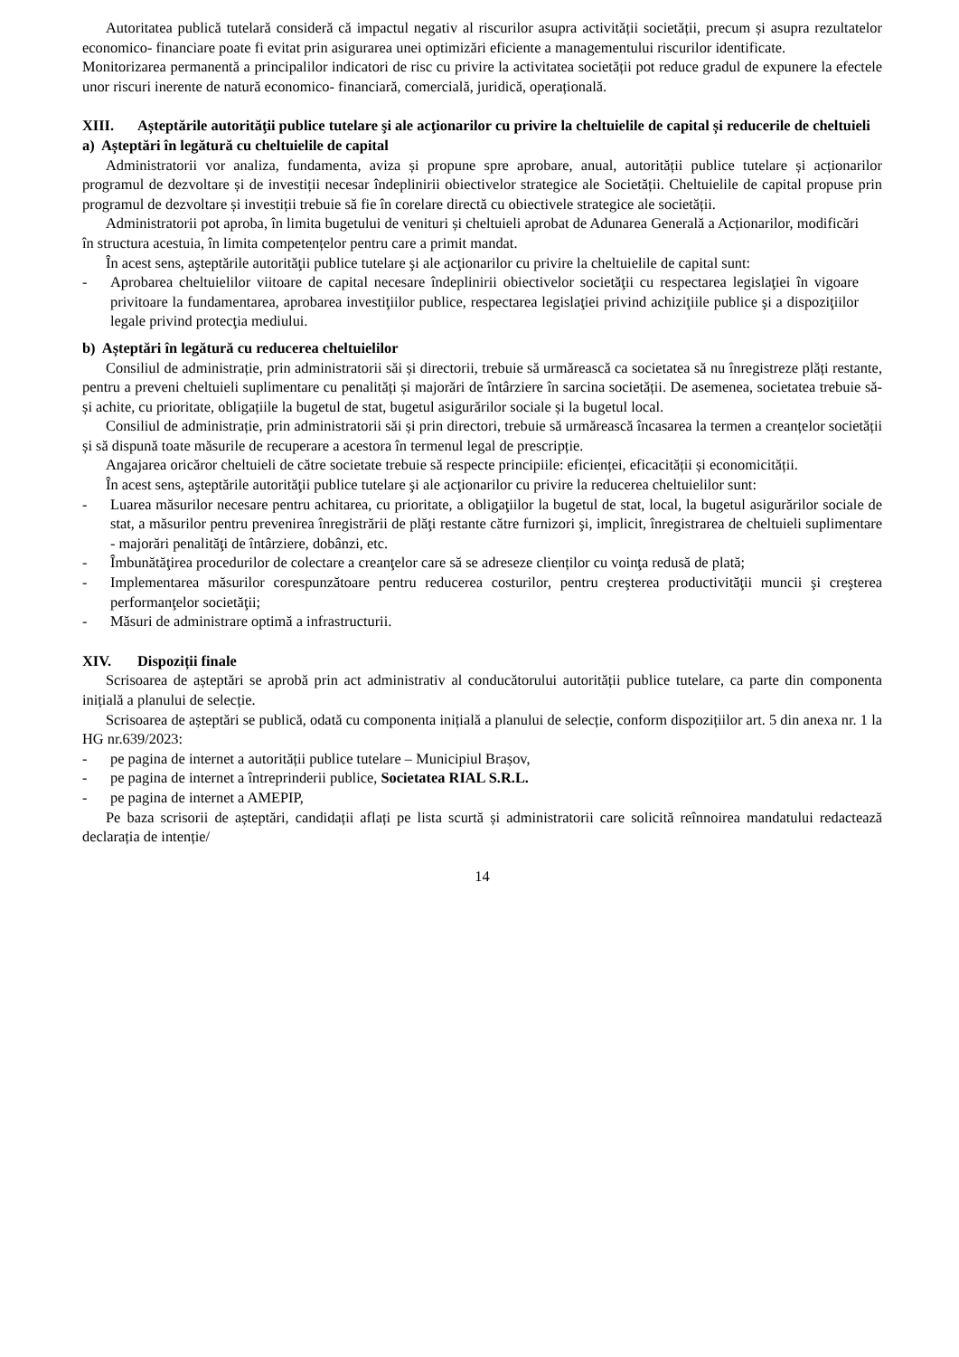Autoritatea publică tutelară consideră că impactul negativ al riscurilor asupra activității societății, precum și asupra rezultatelor economico- financiare poate fi evitat prin asigurarea unei optimizări eficiente a managementului riscurilor identificate.
Monitorizarea permanentă a principalilor indicatori de risc cu privire la activitatea societății pot reduce gradul de expunere la efectele unor riscuri inerente de natură economico- financiară, comercială, juridică, operațională.
XIII. Așteptările autorităţii publice tutelare şi ale acţionarilor cu privire la cheltuielile de capital și reducerile de cheltuieli
a) Așteptări în legătură cu cheltuielile de capital
Administratorii vor analiza, fundamenta, aviza și propune spre aprobare, anual, autorității publice tutelare și acționarilor programul de dezvoltare și de investiții necesar îndeplinirii obiectivelor strategice ale Societății. Cheltuielile de capital propuse prin programul de dezvoltare și investiții trebuie să fie în corelare directă cu obiectivele strategice ale societății.
Administratorii pot aproba, în limita bugetului de venituri și cheltuieli aprobat de Adunarea Generală a Acționarilor, modificări în structura acestuia, în limita competențelor pentru care a primit mandat.
În acest sens, aşteptările autorităţii publice tutelare şi ale acţionarilor cu privire la cheltuielile de capital sunt:
- Aprobarea cheltuielilor viitoare de capital necesare îndeplinirii obiectivelor societăţii cu respectarea legislaţiei în vigoare privitoare la fundamentarea, aprobarea investiţiilor publice, respectarea legislaţiei privind achiziţiile publice şi a dispoziţiilor legale privind protecţia mediului.
b) Așteptări în legătură cu reducerea cheltuielilor
Consiliul de administrație, prin administratorii săi și directorii, trebuie să urmărească ca societatea să nu înregistreze plăți restante, pentru a preveni cheltuieli suplimentare cu penalități și majorări de întârziere în sarcina societății. De asemenea, societatea trebuie să-și achite, cu prioritate, obligațiile la bugetul de stat, bugetul asigurărilor sociale și la bugetul local.
Consiliul de administrație, prin administratorii săi și prin directori, trebuie să urmărească încasarea la termen a creanțelor societății și să dispună toate măsurile de recuperare a acestora în termenul legal de prescripție.
Angajarea oricăror cheltuieli de către societate trebuie să respecte principiile: eficienței, eficacității și economicității.
În acest sens, aşteptările autorităţii publice tutelare şi ale acţionarilor cu privire la reducerea cheltuielilor sunt:
- Luarea măsurilor necesare pentru achitarea, cu prioritate, a obligaţiilor la bugetul de stat, local, la bugetul asigurărilor sociale de stat, a măsurilor pentru prevenirea înregistrării de plăţi restante către furnizori şi, implicit, înregistrarea de cheltuieli suplimentare - majorări penalităţi de întârziere, dobânzi, etc.
- Îmbunătăţirea procedurilor de colectare a creanţelor care să se adreseze clienților cu voinţa redusă de plată;
- Implementarea măsurilor corespunzătoare pentru reducerea costurilor, pentru creşterea productivităţii muncii şi creşterea performanţelor societăţii;
- Măsuri de administrare optimă a infrastructurii.
XIV. Dispoziții finale
Scrisoarea de așteptări se aprobă prin act administrativ al conducătorului autorității publice tutelare, ca parte din componenta inițială a planului de selecție.
Scrisoarea de așteptări se publică, odată cu componenta inițială a planului de selecție, conform dispozițiilor art. 5 din anexa nr. 1 la HG nr.639/2023:
- pe pagina de internet a autorității publice tutelare – Municipiul Brașov,
- pe pagina de internet a întreprinderii publice, Societatea RIAL S.R.L.
- pe pagina de internet a AMEPIP,
Pe baza scrisorii de așteptări, candidații aflați pe lista scurtă și administratorii care solicită reînnoirea mandatului redactează declarația de intenție/
14